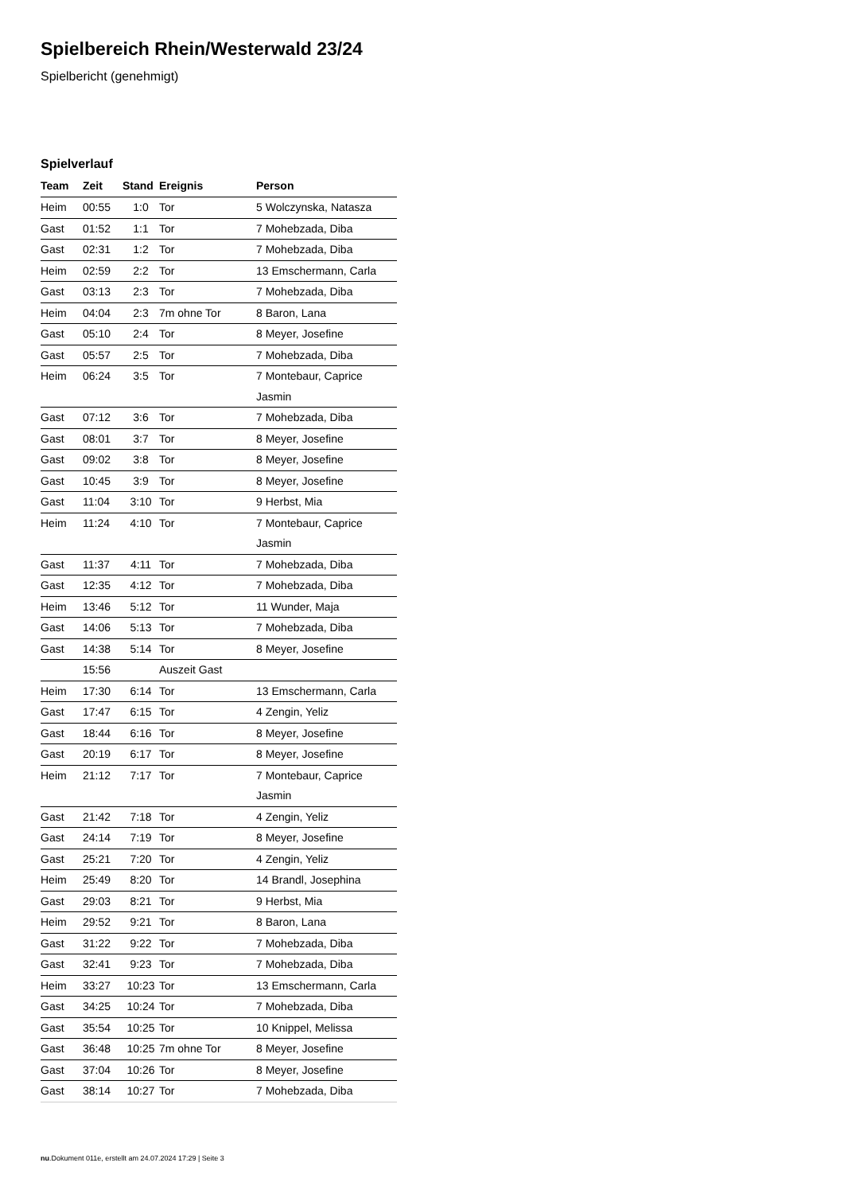Spielbereich Rhein/Westerwald 23/24
Spielbericht (genehmigt)
Spielverlauf
| Team | Zeit | Stand | Ereignis | Person |
| --- | --- | --- | --- | --- |
| Heim | 00:55 | 1:0 | Tor | 5 Wolczynska, Natasza |
| Gast | 01:52 | 1:1 | Tor | 7 Mohebzada, Diba |
| Gast | 02:31 | 1:2 | Tor | 7 Mohebzada, Diba |
| Heim | 02:59 | 2:2 | Tor | 13 Emschermann, Carla |
| Gast | 03:13 | 2:3 | Tor | 7 Mohebzada, Diba |
| Heim | 04:04 | 2:3 | 7m ohne Tor | 8 Baron, Lana |
| Gast | 05:10 | 2:4 | Tor | 8 Meyer, Josefine |
| Gast | 05:57 | 2:5 | Tor | 7 Mohebzada, Diba |
| Heim | 06:24 | 3:5 | Tor | 7 Montebaur, Caprice Jasmin |
| Gast | 07:12 | 3:6 | Tor | 7 Mohebzada, Diba |
| Gast | 08:01 | 3:7 | Tor | 8 Meyer, Josefine |
| Gast | 09:02 | 3:8 | Tor | 8 Meyer, Josefine |
| Gast | 10:45 | 3:9 | Tor | 8 Meyer, Josefine |
| Gast | 11:04 | 3:10 | Tor | 9 Herbst, Mia |
| Heim | 11:24 | 4:10 | Tor | 7 Montebaur, Caprice Jasmin |
| Gast | 11:37 | 4:11 | Tor | 7 Mohebzada, Diba |
| Gast | 12:35 | 4:12 | Tor | 7 Mohebzada, Diba |
| Heim | 13:46 | 5:12 | Tor | 11 Wunder, Maja |
| Gast | 14:06 | 5:13 | Tor | 7 Mohebzada, Diba |
| Gast | 14:38 | 5:14 | Tor | 8 Meyer, Josefine |
| | 15:56 | | Auszeit Gast | |
| Heim | 17:30 | 6:14 | Tor | 13 Emschermann, Carla |
| Gast | 17:47 | 6:15 | Tor | 4 Zengin, Yeliz |
| Gast | 18:44 | 6:16 | Tor | 8 Meyer, Josefine |
| Gast | 20:19 | 6:17 | Tor | 8 Meyer, Josefine |
| Heim | 21:12 | 7:17 | Tor | 7 Montebaur, Caprice Jasmin |
| Gast | 21:42 | 7:18 | Tor | 4 Zengin, Yeliz |
| Gast | 24:14 | 7:19 | Tor | 8 Meyer, Josefine |
| Gast | 25:21 | 7:20 | Tor | 4 Zengin, Yeliz |
| Heim | 25:49 | 8:20 | Tor | 14 Brandl, Josephina |
| Gast | 29:03 | 8:21 | Tor | 9 Herbst, Mia |
| Heim | 29:52 | 9:21 | Tor | 8 Baron, Lana |
| Gast | 31:22 | 9:22 | Tor | 7 Mohebzada, Diba |
| Gast | 32:41 | 9:23 | Tor | 7 Mohebzada, Diba |
| Heim | 33:27 | 10:23 | Tor | 13 Emschermann, Carla |
| Gast | 34:25 | 10:24 | Tor | 7 Mohebzada, Diba |
| Gast | 35:54 | 10:25 | Tor | 10 Knippel, Melissa |
| Gast | 36:48 | 10:25 | 7m ohne Tor | 8 Meyer, Josefine |
| Gast | 37:04 | 10:26 | Tor | 8 Meyer, Josefine |
| Gast | 38:14 | 10:27 | Tor | 7 Mohebzada, Diba |
nu.Dokument 011e, erstellt am 24.07.2024 17:29 | Seite 3